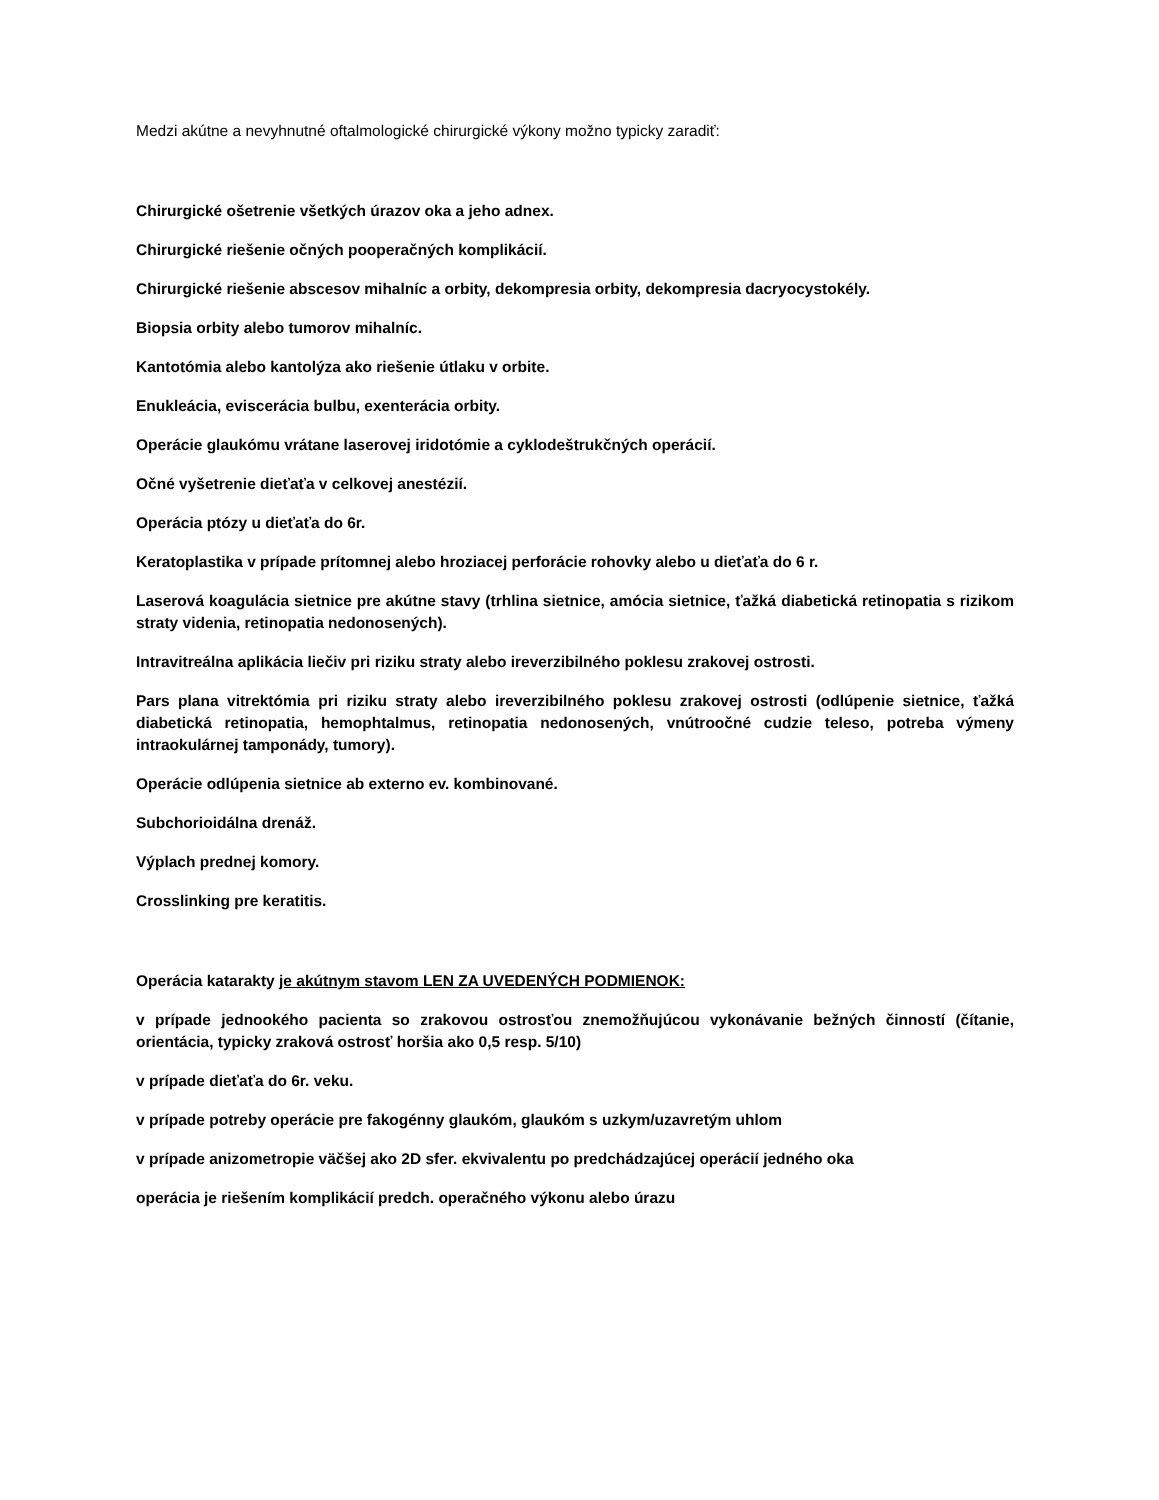Medzi akútne a nevyhnutné oftalmologické chirurgické výkony možno typicky zaradiť:
Chirurgické ošetrenie všetkých úrazov oka a jeho adnex.
Chirurgické riešenie očných pooperačných komplikácií.
Chirurgické riešenie abscesov mihalníc a orbity, dekompresia orbity, dekompresia dacryocystokély.
Biopsia orbity alebo tumorov mihalníc.
Kantotómia alebo kantolýza ako riešenie útlaku v orbite.
Enukleácia, eviscerácia bulbu, exenterácia orbity.
Operácie glaukómu vrátane laserovej iridotómie a cyklodeštrukčných operácií.
Očné vyšetrenie dieťaťa v celkovej anestézií.
Operácia ptózy u dieťaťa do 6r.
Keratoplastika v prípade prítomnej alebo hroziacej perforácie rohovky alebo u dieťaťa do 6 r.
Laserová koagulácia sietnice pre akútne stavy (trhlina sietnice, amócia sietnice, ťažká diabetická retinopatia s rizikom straty videnia, retinopatia nedonosených).
Intravitreálna aplikácia liečiv pri riziku straty alebo ireverzibilného poklesu zrakovej ostrosti.
Pars plana vitrektómia pri riziku straty alebo ireverzibilného poklesu zrakovej ostrosti (odlúpenie sietnice, ťažká diabetická retinopatia, hemophtalmus, retinopatia nedonosených, vnútroočné cudzie teleso, potreba výmeny intraokulárnej tamponády, tumory).
Operácie odlúpenia sietnice ab externo ev. kombinované.
Subchorioidálna drenáž.
Výplach prednej komory.
Crosslinking pre keratitis.
Operácia katarakty je akútnym stavom LEN ZA UVEDENÝCH PODMIENOK:
v prípade jednookého pacienta so zrakovou ostrosťou znemožňujúcou vykonávanie bežných činností (čítanie, orientácia, typicky zraková ostrosť horšia ako 0,5 resp. 5/10)
v prípade dieťaťa do 6r. veku.
v prípade potreby operácie pre fakogénny glaukóm, glaukóm s uzkym/uzavretým uhlom
v prípade anizometropie väčšej ako 2D sfer. ekvivalentu po predchádzajúcej operácií jedného oka
operácia je riešením komplikácií predch. operačného výkonu alebo úrazu